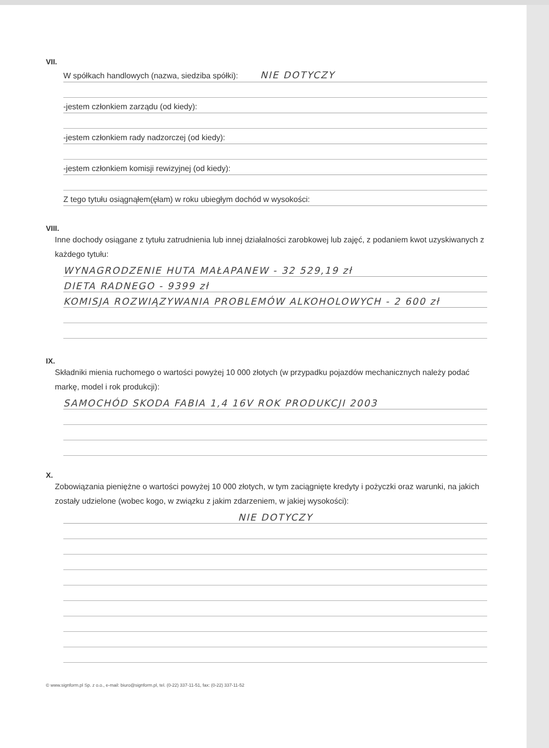VII.
W spółkach handlowych (nazwa, siedziba spółki): NIE DOTYCZY
-jestem członkiem zarządu (od kiedy):
-jestem członkiem rady nadzorczej (od kiedy):
-jestem członkiem komisji rewizyjnej (od kiedy):
Z tego tytułu osiągnąłem(ęłam) w roku ubiegłym dochód w wysokości:
VIII.
Inne dochody osiągane z tytułu zatrudnienia lub innej działalności zarobkowej lub zajęć, z podaniem kwot uzyskiwanych z każdego tytułu:
WYNAGRODZENIE HUTA MAŁAPANEW - 32 529,19 zł
DIETA RADNEGO - 9399 zł
KOMISJA ROZWIĄZYWANIA PROBLEMÓW ALKOHOLOWYCH - 2 600 zł
IX.
Składniki mienia ruchomego o wartości powyżej 10 000 złotych (w przypadku pojazdów mechanicznych należy podać markę, model i rok produkcji):
SAMOCHÓD SKODA FABIA 1,4 16V ROK PRODUKCJI 2003
X.
Zobowiązania pieniężne o wartości powyżej 10 000 złotych, w tym zaciągnięte kredyty i pożyczki oraz warunki, na jakich zostały udzielone (wobec kogo, w związku z jakim zdarzeniem, w jakiej wysokości):
NIE DOTYCZY
© www.signform.pl Sp. z o.o., e-mail: biuro@signform.pl, tel. (0-22) 337-11-51, fax: (0-22) 337-11-52